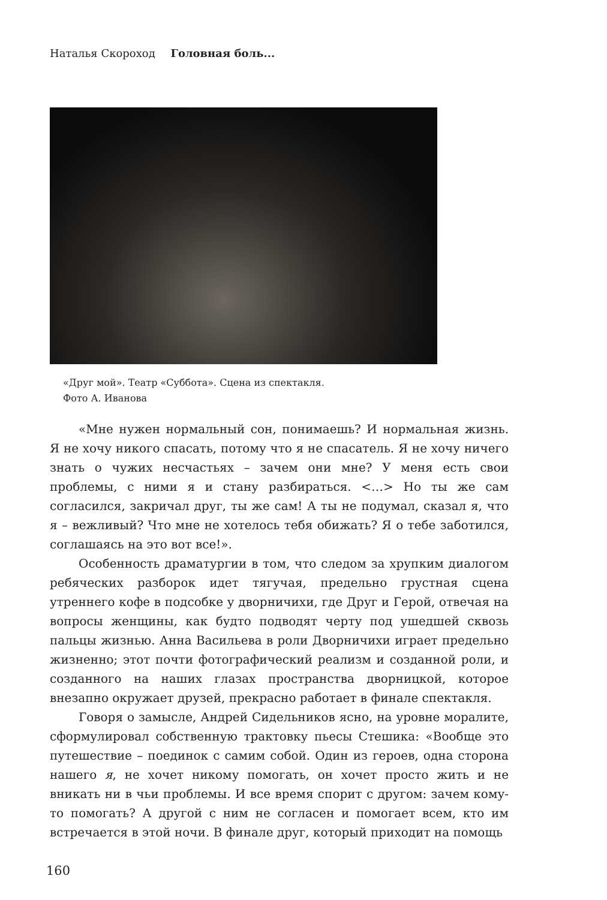Наталья Скороход Головная боль...
«Друг мой». Театр «Суббота». Сцена из спектакля.
Фото А. Иванова
«Мне нужен нормальный сон, понимаешь? И нормальная жизнь. Я не хочу никого спасать, потому что я не спасатель. Я не хочу ничего знать о чужих несчастьях – зачем они мне? У меня есть свои проблемы, с ними я и стану разбираться. <…> Но ты же сам согласился, закричал друг, ты же сам! А ты не подумал, сказал я, что я – вежливый? Что мне не хотелось тебя обижать? Я о тебе заботился, соглашаясь на это вот все!».
Особенность драматургии в том, что следом за хрупким диалогом ребяческих разборок идет тягучая, предельно грустная сцена утреннего кофе в подсобке у дворничихи, где Друг и Герой, отвечая на вопросы женщины, как будто подводят черту под ушедшей сквозь пальцы жизнью. Анна Васильева в роли Дворничихи играет предельно жизненно; этот почти фотографический реализм и созданной роли, и созданного на наших глазах пространства дворницкой, которое внезапно окружает друзей, прекрасно работает в финале спектакля.
Говоря о замысле, Андрей Сидельников ясно, на уровне моралите, сформулировал собственную трактовку пьесы Стешика: «Вообще это путешествие – поединок с самим собой. Один из героев, одна сторона нашего я, не хочет никому помогать, он хочет просто жить и не вникать ни в чьи проблемы. И все время спорит с другом: зачем кому-то помогать? А другой с ним не согласен и помогает всем, кто им встречается в этой ночи. В финале друг, который приходит на помощь
160